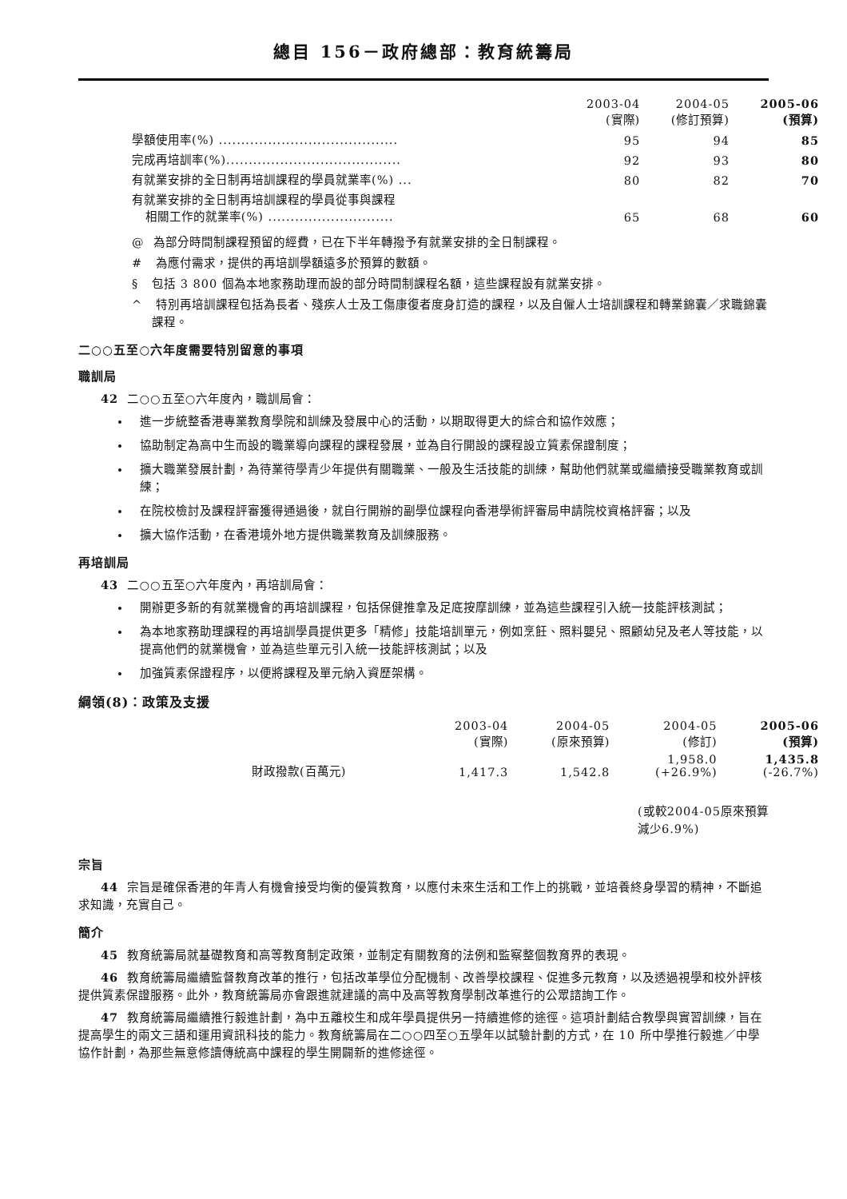總目 156－政府總部：教育統籌局
| | 2003-04 (實際) | 2004-05 (修訂預算) | 2005-06 (預算) |
| --- | --- | --- | --- |
| 學額使用率(%) ........................................ | 95 | 94 | 85 |
| 完成再培訓率(%)....................................... | 92 | 93 | 80 |
| 有就業安排的全日制再培訓課程的學員就業率(%) ... | 80 | 82 | 70 |
| 有就業安排的全日制再培訓課程的學員從事與課程 相關工作的就業率(%) ............................ | 65 | 68 | 60 |
@ 為部分時間制課程預留的經費，已在下半年轉撥予有就業安排的全日制課程。
# 為應付需求，提供的再培訓學額遠多於預算的數額。
§ 包括 3 800 個為本地家務助理而設的部分時間制課程名額，這些課程設有就業安排。
^ 特別再培訓課程包括為長者、殘疾人士及工傷康復者度身訂造的課程，以及自僱人士培訓課程和轉業錦囊／求職錦囊課程。
二○○五至○六年度需要特別留意的事項
職訓局
42 二○○五至○六年度內，職訓局會：
進一步統整香港專業教育學院和訓練及發展中心的活動，以期取得更大的綜合和協作效應；
協助制定為高中生而設的職業導向課程的課程發展，並為自行開設的課程設立質素保證制度；
擴大職業發展計劃，為待業待學青少年提供有關職業、一般及生活技能的訓練，幫助他們就業或繼續接受職業教育或訓練；
在院校檢討及課程評審獲得通過後，就自行開辦的副學位課程向香港學術評審局申請院校資格評審；以及
擴大協作活動，在香港境外地方提供職業教育及訓練服務。
再培訓局
43 二○○五至○六年度內，再培訓局會：
開辦更多新的有就業機會的再培訓課程，包括保健推拿及足底按摩訓練，並為這些課程引入統一技能評核測試；
為本地家務助理課程的再培訓學員提供更多「精修」技能培訓單元，例如烹飪、照料嬰兒、照顧幼兒及老人等技能，以提高他們的就業機會，並為這些單元引入統一技能評核測試；以及
加強質素保證程序，以便將課程及單元納入資歷架構。
綱領(8)：政策及支援
| | 2003-04 (實際) | 2004-05 (原來預算) | 2004-05 (修訂) | 2005-06 (預算) |
| --- | --- | --- | --- | --- |
| 財政撥款(百萬元) | 1,417.3 | 1,542.8 | 1,958.0 (+26.9%) | 1,435.8 (-26.7%) |
(或較2004-05原來預算減少6.9%)
宗旨
44 宗旨是確保香港的年青人有機會接受均衡的優質教育，以應付未來生活和工作上的挑戰，並培養終身學習的精神，不斷追求知識，充實自己。
簡介
45 教育統籌局就基礎教育和高等教育制定政策，並制定有關教育的法例和監察整個教育界的表現。
46 教育統籌局繼續監督教育改革的推行，包括改革學位分配機制、改善學校課程、促進多元教育，以及透過視學和校外評核提供質素保證服務。此外，教育統籌局亦會跟進就建議的高中及高等教育學制改革進行的公眾諮詢工作。
47 教育統籌局繼續推行毅進計劃，為中五離校生和成年學員提供另一持續進修的途徑。這項計劃結合教學與實習訓練，旨在提高學生的兩文三語和運用資訊科技的能力。教育統籌局在二○○四至○五學年以試驗計劃的方式，在 10 所中學推行毅進／中學協作計劃，為那些無意修讀傳統高中課程的學生開闢新的進修途徑。